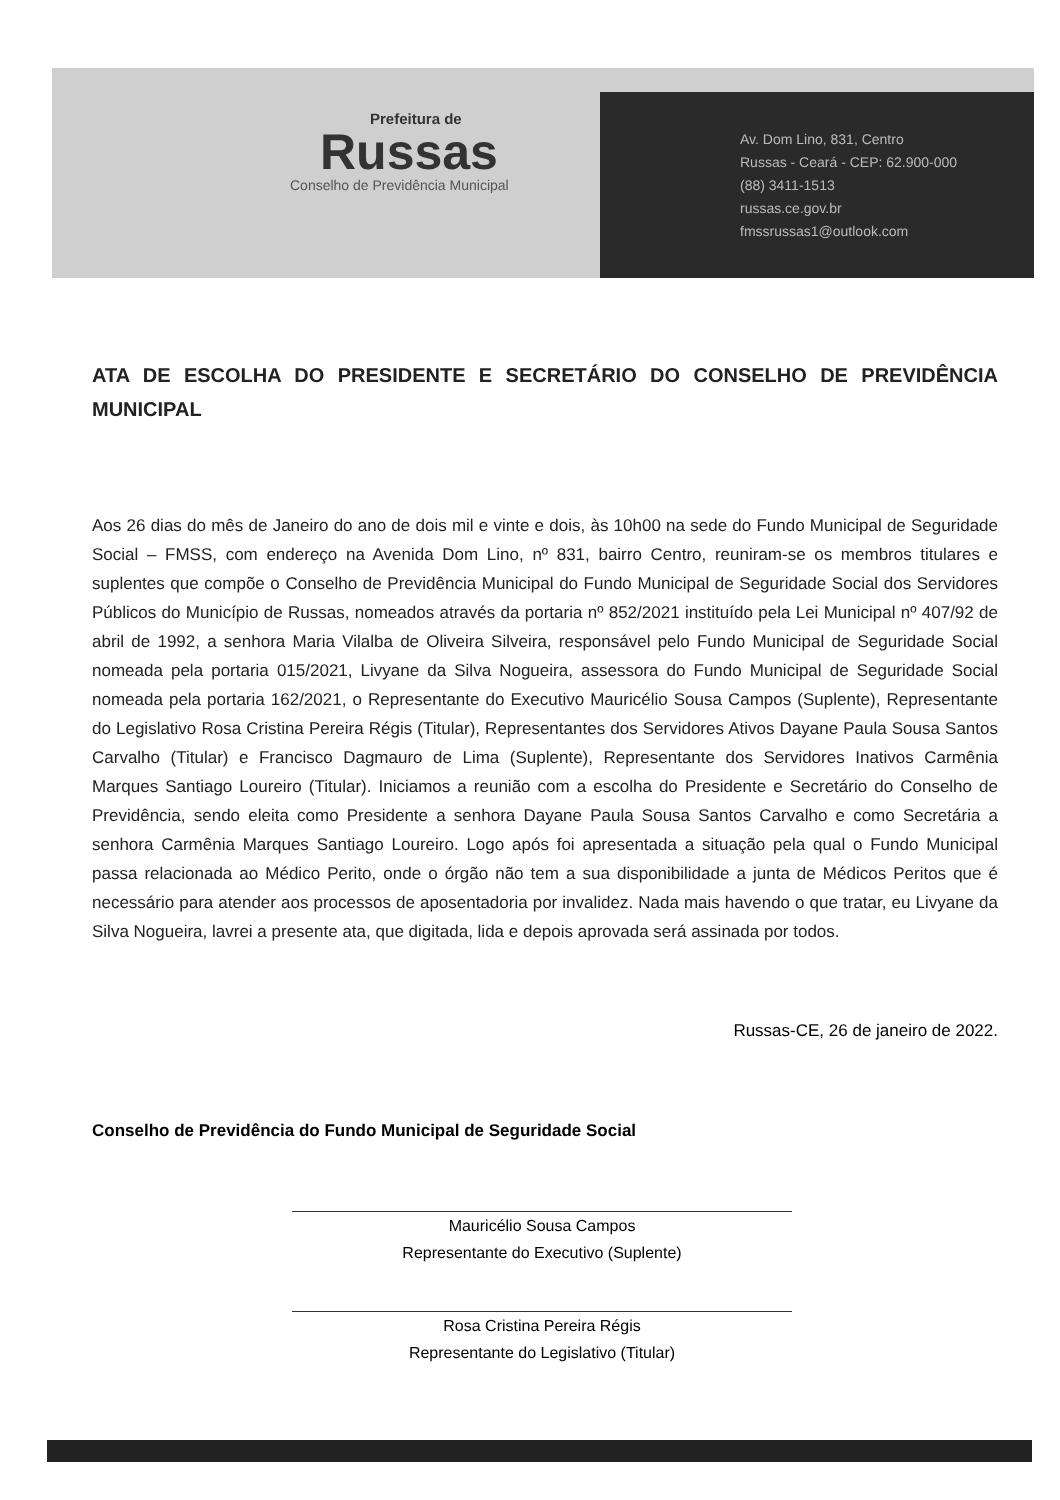Prefeitura de
Russas
Conselho de Previdência Municipal
Av. Dom Lino, 831, Centro
Russas - Ceará - CEP: 62.900-000
(88) 3411-1513
russas.ce.gov.br
fmssrussas1@outlook.com
ATA DE ESCOLHA DO PRESIDENTE E SECRETÁRIO DO CONSELHO DE PREVIDÊNCIA MUNICIPAL
Aos 26 dias do mês de Janeiro do ano de dois mil e vinte e dois, às 10h00 na sede do Fundo Municipal de Seguridade Social – FMSS, com endereço na Avenida Dom Lino, nº 831, bairro Centro, reuniram-se os membros titulares e suplentes que compõe o Conselho de Previdência Municipal do Fundo Municipal de Seguridade Social dos Servidores Públicos do Município de Russas, nomeados através da portaria nº 852/2021 instituído pela Lei Municipal nº 407/92 de abril de 1992, a senhora Maria Vilalba de Oliveira Silveira, responsável pelo Fundo Municipal de Seguridade Social nomeada pela portaria 015/2021, Livyane da Silva Nogueira, assessora do Fundo Municipal de Seguridade Social nomeada pela portaria 162/2021, o Representante do Executivo Mauricélio Sousa Campos (Suplente), Representante do Legislativo Rosa Cristina Pereira Régis (Titular), Representantes dos Servidores Ativos Dayane Paula Sousa Santos Carvalho (Titular) e Francisco Dagmauro de Lima (Suplente), Representante dos Servidores Inativos Carmênia Marques Santiago Loureiro (Titular). Iniciamos a reunião com a escolha do Presidente e Secretário do Conselho de Previdência, sendo eleita como Presidente a senhora Dayane Paula Sousa Santos Carvalho e como Secretária a senhora Carmênia Marques Santiago Loureiro. Logo após foi apresentada a situação pela qual o Fundo Municipal passa relacionada ao Médico Perito, onde o órgão não tem a sua disponibilidade a junta de Médicos Peritos que é necessário para atender aos processos de aposentadoria por invalidez. Nada mais havendo o que tratar, eu Livyane da Silva Nogueira, lavrei a presente ata, que digitada, lida e depois aprovada será assinada por todos.
Russas-CE, 26 de janeiro de 2022.
Conselho de Previdência do Fundo Municipal de Seguridade Social
Mauricélio Sousa Campos
Representante do Executivo (Suplente)
Rosa Cristina Pereira Régis
Representante do Legislativo (Titular)